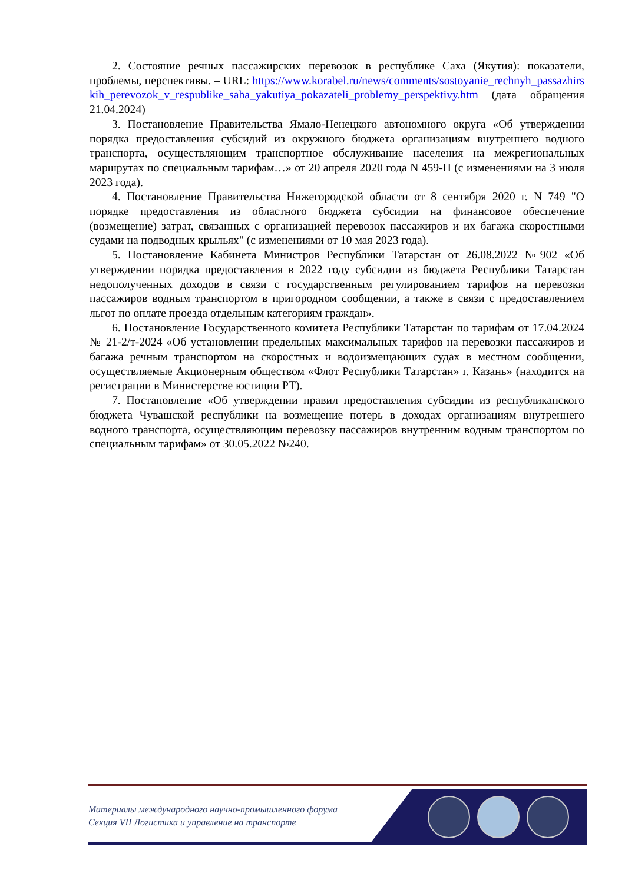2. Состояние речных пассажирских перевозок в республике Саха (Якутия): показатели, проблемы, перспективы. – URL: https://www.korabel.ru/news/comments/sostoyanie_rechnyh_passazhirskih_perevozok_v_respublike_saha_yakutiya_pokazateli_problemy_perspektivy.htm (дата обращения 21.04.2024)
3. Постановление Правительства Ямало-Ненецкого автономного округа «Об утверждении порядка предоставления субсидий из окружного бюджета организациям внутреннего водного транспорта, осуществляющим транспортное обслуживание населения на межрегиональных маршрутах по специальным тарифам…» от 20 апреля 2020 года N 459-П (с изменениями на 3 июля 2023 года).
4. Постановление Правительства Нижегородской области от 8 сентября 2020 г. N 749 "О порядке предоставления из областного бюджета субсидии на финансовое обеспечение (возмещение) затрат, связанных с организацией перевозок пассажиров и их багажа скоростными судами на подводных крыльях" (с изменениями от 10 мая 2023 года).
5. Постановление Кабинета Министров Республики Татарстан от 26.08.2022 №902 «Об утверждении порядка предоставления в 2022 году субсидии из бюджета Республики Татарстан недополученных доходов в связи с государственным регулированием тарифов на перевозки пассажиров водным транспортом в пригородном сообщении, а также в связи с предоставлением льгот по оплате проезда отдельным категориям граждан».
6. Постановление Государственного комитета Республики Татарстан по тарифам от 17.04.2024 № 21-2/т-2024 «Об установлении предельных максимальных тарифов на перевозки пассажиров и багажа речным транспортом на скоростных и водоизмещающих судах в местном сообщении, осуществляемые Акционерным обществом «Флот Республики Татарстан» г. Казань» (находится на регистрации в Министерстве юстиции РТ).
7. Постановление «Об утверждении правил предоставления субсидии из республиканского бюджета Чувашской республики на возмещение потерь в доходах организациям внутреннего водного транспорта, осуществляющим перевозку пассажиров внутренним водным транспортом по специальным тарифам» от 30.05.2022 №240.
Материалы международного научно-промышленного форума
Секция VII Логистика и управление на транспорте